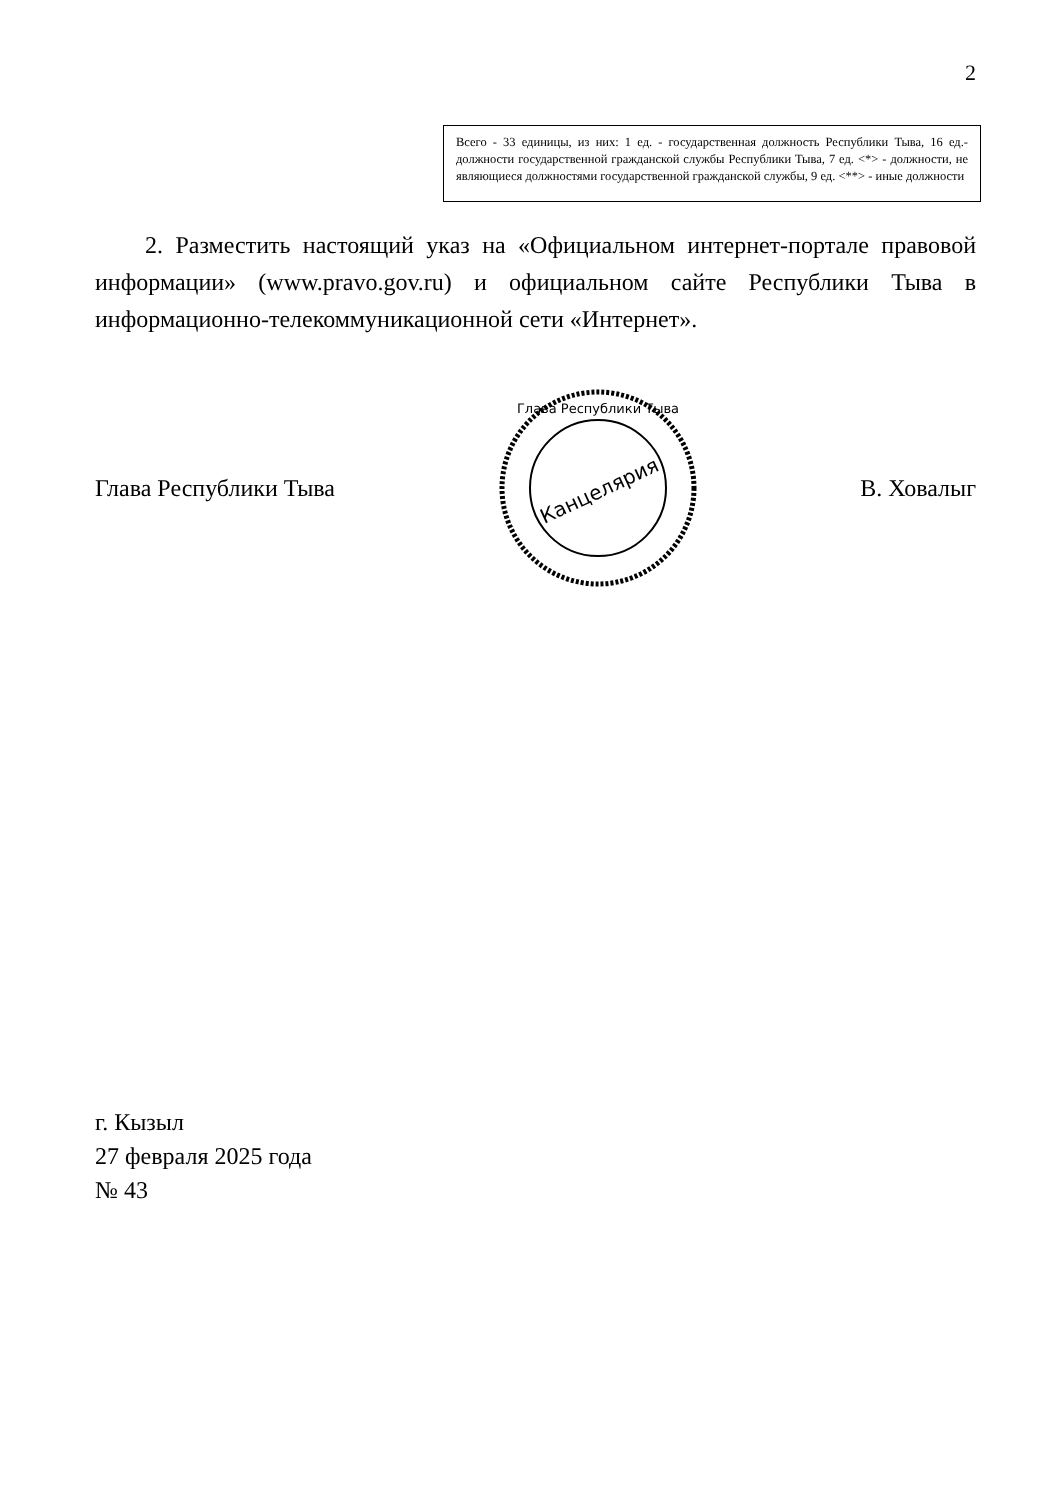2
| Всего - 33 единицы, из них: 1 ед. - государственная должность Республики Тыва, 16 ед.- должности государственной гражданской службы Республики Тыва, 7 ед. <*> - должности, не являющиеся должностями государственной гражданской службы, 9 ед. <**> - иные должности |
2. Разместить настоящий указ на «Официальном интернет-портале правовой информации» (www.pravo.gov.ru) и официальном сайте Республики Тыва в информационно-телекоммуникационной сети «Интернет».
Глава Республики Тыва
Канцелярия
Главa Республики Тыва
В. Ховалыг
г. Кызыл
27 февраля 2025 года
№ 43